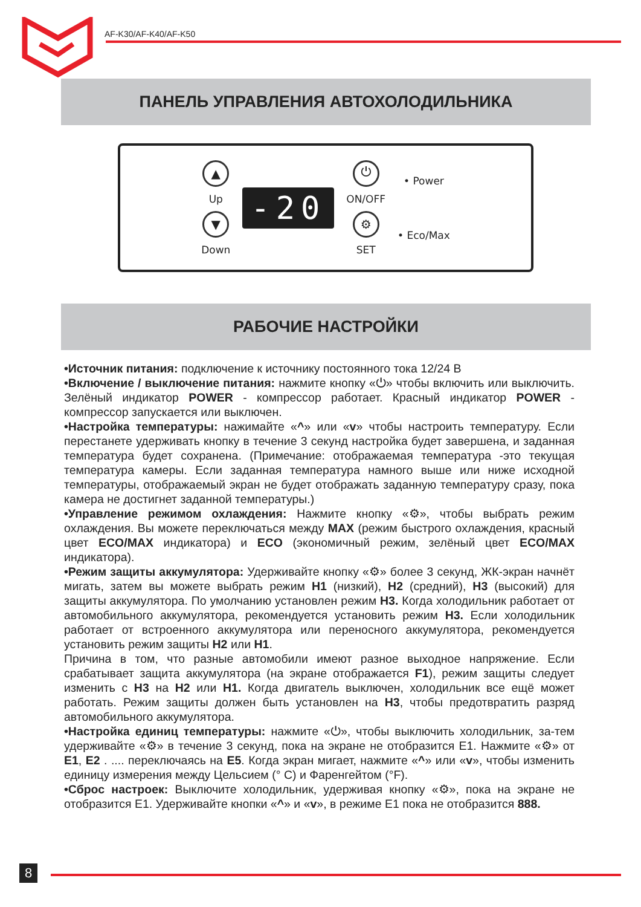AF-K30/AF-K40/AF-K50
ПАНЕЛЬ УПРАВЛЕНИЯ АВТОХОЛОДИЛЬНИКА
▲
Up
▼
Down
-20
⏻
ON/OFF
⚙
SET
• Power
• Eco/Max
РАБОЧИЕ НАСТРОЙКИ
•Источник питания: подключение к источнику постоянного тока 12/24 В
•Включение / выключение питания: нажмите кнопку «⏻» чтобы включить или выключить. Зелёный индикатор POWER - компрессор работает. Красный индикатор POWER - компрессор запускается или выключен.
•Настройка температуры: нажимайте «^» или «v» чтобы настроить температуру. Если перестанете удерживать кнопку в течение 3 секунд настройка будет завершена, и заданная температура будет сохранена. (Примечание: отображаемая температура -это текущая температура камеры. Если заданная температура намного выше или ниже исходной температуры, отображаемый экран не будет отображать заданную температуру сразу, пока камера не достигнет заданной температуры.)
•Управление режимом охлаждения: Нажмите кнопку «⚙», чтобы выбрать режим охлаждения. Вы можете переключаться между MAX (режим быстрого охлаждения, красный цвет ECO/MAX индикатора) и ECO (экономичный режим, зелёный цвет ECO/MAX индикатора).
•Режим защиты аккумулятора: Удерживайте кнопку «⚙» более 3 секунд, ЖК-экран начнёт мигать, затем вы можете выбрать режим H1 (низкий), H2 (средний), H3 (высокий) для защиты аккумулятора. По умолчанию установлен режим H3. Когда холодильник работает от автомобильного аккумулятора, рекомендуется установить режим H3. Если холодильник работает от встроенного аккумулятора или переносного аккумулятора, рекомендуется установить режим защиты H2 или H1.
Причина в том, что разные автомобили имеют разное выходное напряжение. Если срабатывает защита аккумулятора (на экране отображается F1), режим защиты следует изменить с H3 на H2 или H1. Когда двигатель выключен, холодильник все ещё может работать. Режим защиты должен быть установлен на H3, чтобы предотвратить разряд автомобильного аккумулятора.
•Настройка единиц температуры: нажмите «⏻», чтобы выключить холодильник, за-тем удерживайте «⚙» в течение 3 секунд, пока на экране не отобразится E1. Нажмите «⚙» от E1, E2 . .... переключаясь на E5. Когда экран мигает, нажмите «^» или «v», чтобы изменить единицу измерения между Цельсием (° C) и Фаренгейтом (°F).
•Сброс настроек: Выключите холодильник, удерживая кнопку «⚙», пока на экране не отобразится E1. Удерживайте кнопки «^» и «v», в режиме E1 пока не отобразится 888.
8